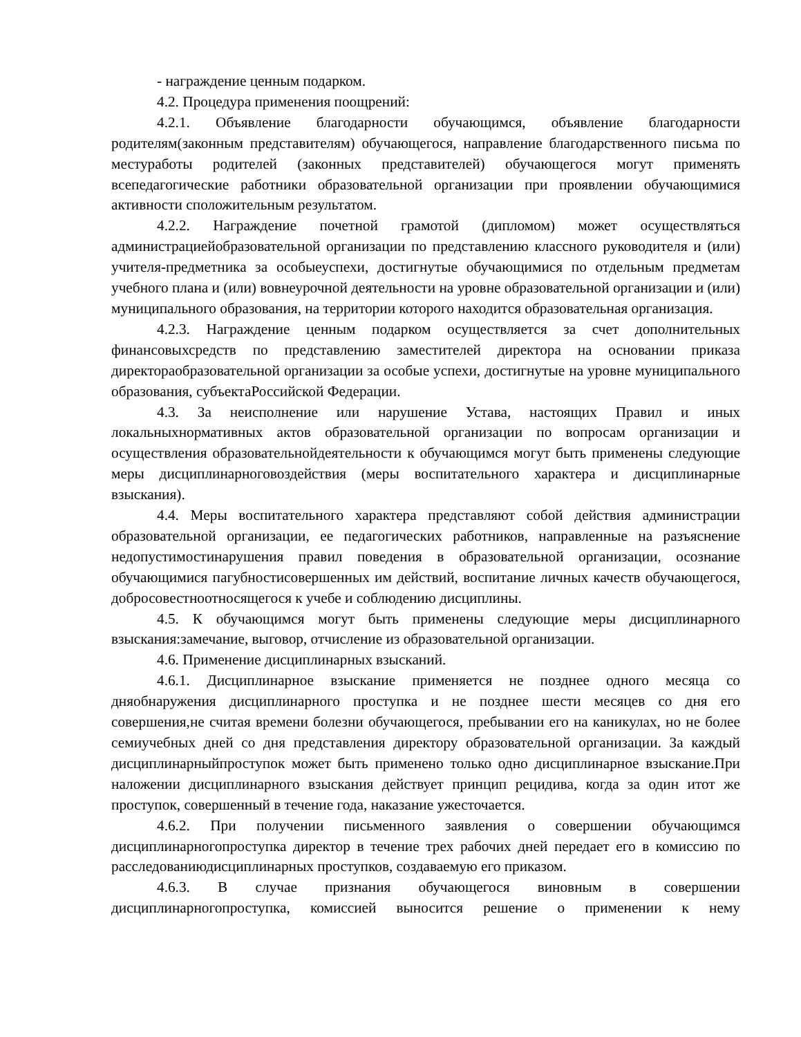- награждение ценным подарком.
4.2. Процедура применения поощрений:
4.2.1. Объявление благодарности обучающимся, объявление благодарности родителям(законным представителям) обучающегося, направление благодарственного письма по местуработы родителей (законных представителей) обучающегося могут применять всепедагогические работники образовательной организации при проявлении обучающимися активности сположительным результатом.
4.2.2. Награждение почетной грамотой (дипломом) может осуществляться администрациейобразовательной организации по представлению классного руководителя и (или) учителя-предметника за особыеуспехи, достигнутые обучающимися по отдельным предметам учебного плана и (или) вовнеурочной деятельности на уровне образовательной организации и (или) муниципального образования, на территории которого находится образовательная организация.
4.2.3. Награждение ценным подарком осуществляется за счет дополнительных финансовыхсредств по представлению заместителей директора на основании приказа директораобразовательной организации за особые успехи, достигнутые на уровне муниципального образования, субъектаРоссийской Федерации.
4.3. За неисполнение или нарушение Устава, настоящих Правил и иных локальныхнормативных актов образовательной организации по вопросам организации и осуществления образовательнойдеятельности к обучающимся могут быть применены следующие меры дисциплинарноговоздействия (меры воспитательного характера и дисциплинарные взыскания).
4.4. Меры воспитательного характера представляют собой действия администрации образовательной организации, ее педагогических работников, направленные на разъяснение недопустимостинарушения правил поведения в образовательной организации, осознание обучающимися пагубностисовершенных им действий, воспитание личных качеств обучающегося, добросовестноотносящегося к учебе и соблюдению дисциплины.
4.5. К обучающимся могут быть применены следующие меры дисциплинарного взыскания:замечание, выговор, отчисление из образовательной организации.
4.6. Применение дисциплинарных взысканий.
4.6.1. Дисциплинарное взыскание применяется не позднее одного месяца со дняобнаружения дисциплинарного проступка и не позднее шести месяцев со дня его совершения,не считая времени болезни обучающегося, пребывании его на каникулах, но не более семиучебных дней со дня представления директору образовательной организации. За каждый дисциплинарныйпроступок может быть применено только одно дисциплинарное взыскание.При наложении дисциплинарного взыскания действует принцип рецидива, когда за один итот же проступок, совершенный в течение года, наказание ужесточается.
4.6.2. При получении письменного заявления о совершении обучающимся дисциплинарногопроступка директор в течение трех рабочих дней передает его в комиссию по расследованиюдисциплинарных проступков, создаваемую его приказом.
4.6.3. В случае признания обучающегося виновным в совершении дисциплинарногопроступка, комиссией выносится решение о применении к нему